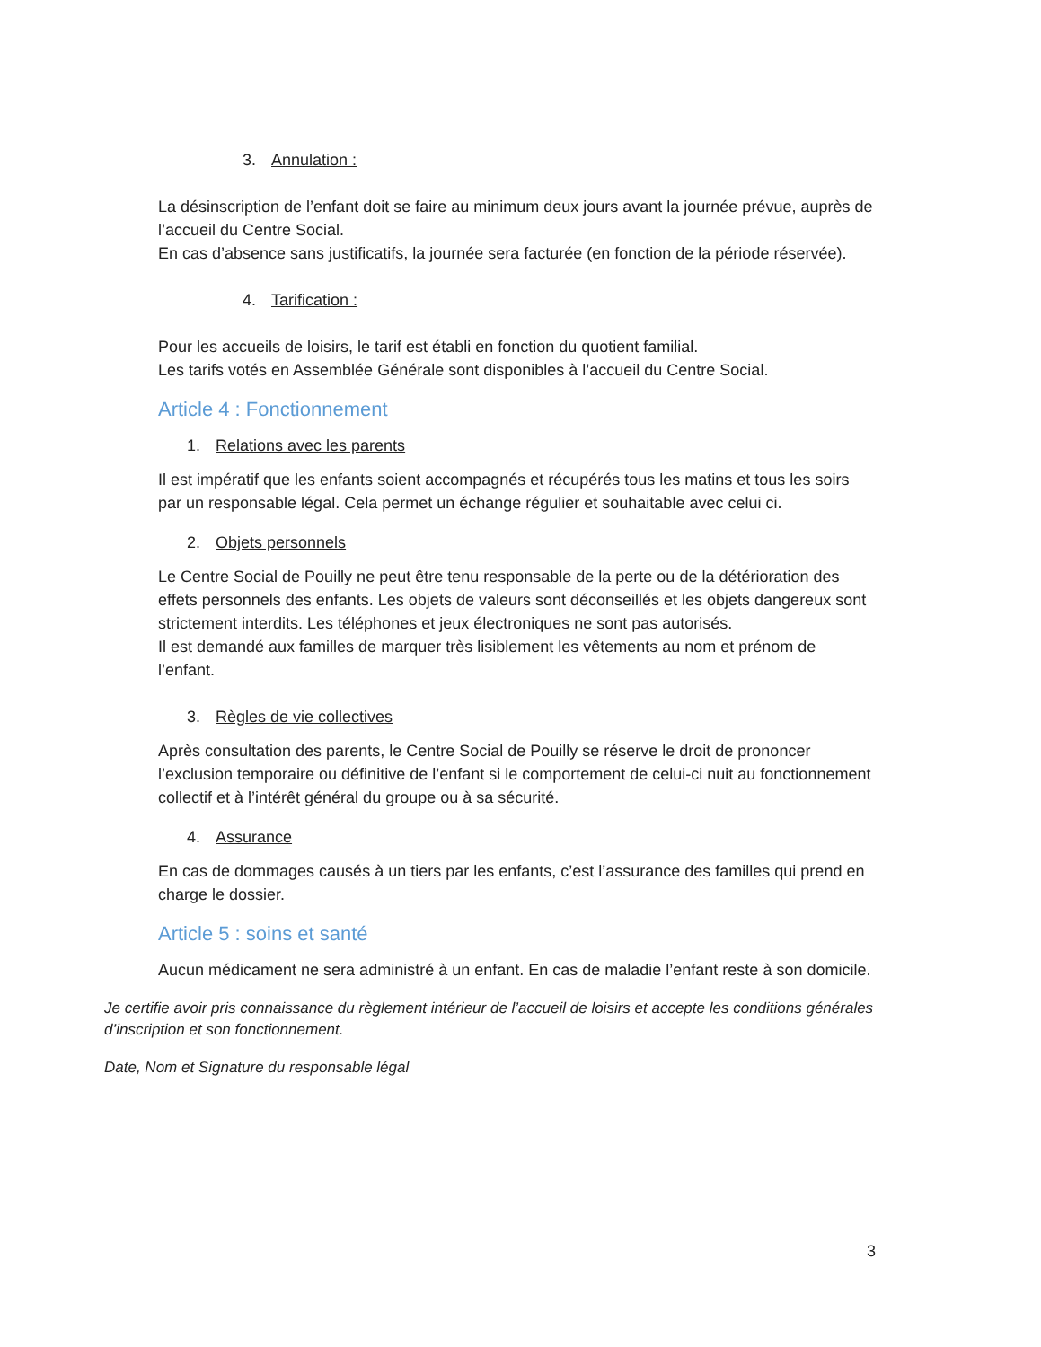3. Annulation :
La désinscription de l’enfant doit se faire au minimum deux jours avant la journée prévue, auprès de l’accueil du Centre Social.
En cas d’absence sans justificatifs, la journée sera facturée (en fonction de la période réservée).
4. Tarification :
Pour les accueils de loisirs, le tarif est établi en fonction du quotient familial.
Les tarifs votés en Assemblée Générale sont disponibles à l’accueil du Centre Social.
Article 4 : Fonctionnement
1. Relations avec les parents
Il est impératif que les enfants soient accompagnés et récupérés tous les matins et tous les soirs par un responsable légal. Cela permet un échange régulier et souhaitable avec celui ci.
2. Objets personnels
Le Centre Social de Pouilly ne peut être tenu responsable de la perte ou de la détérioration des effets personnels des enfants. Les objets de valeurs sont déconseillés et les objets dangereux sont strictement interdits. Les téléphones et jeux électroniques ne sont pas autorisés.
Il est demandé aux familles de marquer très lisiblement les vêtements au nom et prénom de l’enfant.
3. Règles de vie collectives
Après consultation des parents, le Centre Social de Pouilly se réserve le droit de prononcer l’exclusion temporaire ou définitive de l’enfant si le comportement de celui-ci nuit au fonctionnement collectif et à l’intérêt général du groupe ou à sa sécurité.
4. Assurance
En cas de dommages causés à un tiers par les enfants, c’est l’assurance des familles qui prend en charge le dossier.
Article 5 : soins et santé
Aucun médicament ne sera administré à un enfant. En cas de maladie l’enfant reste à son domicile.
Je certifie avoir pris connaissance du règlement intérieur de l’accueil de loisirs et accepte les conditions générales d’inscription et son fonctionnement.
Date, Nom et Signature du responsable légal
3